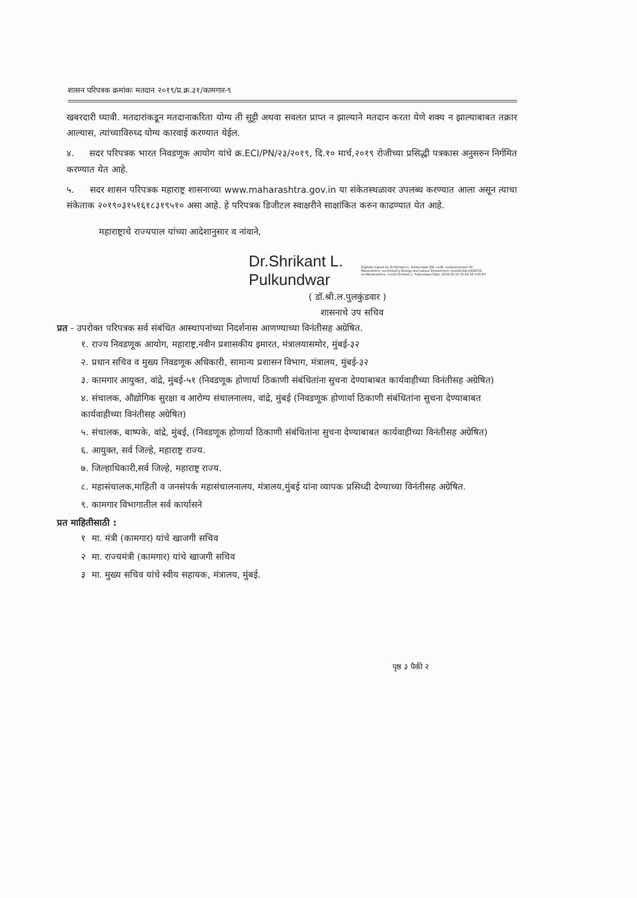शासन परिपत्रक क्रमांकः मतदान २०१९/प्र.क्र.३१/कामगार-९
खबरदारी घ्यावी. मतदारांकडून मतदानाकरिता योग्य ती सुट्टी अथवा सवलत प्राप्त न झाल्याने मतदान करता येणे शक्य न झाल्याबाबत तक्रार आल्यास, त्यांच्याविरुध्द योग्य कारवाई करण्यात येईल.
४. सदर परिपत्रक भारत निवडणूक आयोग यांचे क्र.ECI/PN/२३/२०१९, दि.१० मार्च,२०१९ रोजीच्या प्रसिद्धी पत्रकास अनुसरुन निर्गमित करण्यात येत आहे.
५. सदर शासन परिपत्रक महाराष्ट्र शासनाच्या www.maharashtra.gov.in या संकेतस्थळावर उपलब्ध करण्यात आला असून त्याचा संकेताक २०१९०३१५१६१८३१९५१० असा आहे. हे परिपत्रक डिजीटल स्वाक्षरीने साक्षांकित करुन काढण्यात येत आहे.
महाराष्ट्राचे राज्यपाल यांच्या आदेशानुसार व नांवाने,
Dr.Shrikant L.
Pulkundwar
Digitally signed by Dr.Shrikant L. Pulkundwar DN: c=IN, o=Government Of Maharashtra, ou=Industry Energy and Labour Department, postalCode=400032, st=Maharashtra, cn=Dr.Shrikant L. Pulkundwar Date: 2019.03.15 16:20:18 +05'30'
( डॉ.श्री.ल.पुलकुंडवार )
शासनाचे उप सचिव
प्रत - उपरोक्त परिपत्रक सर्व संबंधित आस्थापनांच्या निदर्शनास आणण्याच्या विनंतीसह अग्रेषित.
१. राज्य निवडणूक आयोग, महाराष्ट्र,नवीन प्रशासकीय इमारत, मंत्रालयासमोर, मुंबई-३२
२. प्रधान सचिव व मुख्य निवडणूक अधिकारी, सामान्य प्रशासन विभाग, मंत्रालय, मुंबई-३२
३. कामगार आयुक्त, वांद्रे, मुंबई-५१ (निवडणूक होणार्या ठिकाणी संबंधितांना सुचना देण्याबाबत कार्यवाहीच्या विनंतीसह अग्रेषित)
४. संचालक, औद्योगिक सुरक्षा व आरोग्य संचालनालय, वांद्रे, मुंबई (निवडणूक होणार्या ठिकाणी संबंधितांना सुचना देण्याबाबत कार्यवाहीच्या विनंतीसह अग्रेषित)
५. संचालक, बाष्पके, वांद्रे, मुंबई, (निवडणूक होणार्या ठिकाणी संबंधितांना सुचना देण्याबाबत कार्यवाहीच्या विनंतीसह अग्रेषित)
६. आयुक्त, सर्व जिल्हे, महाराष्ट्र राज्य.
७. जिल्हाधिकारी,सर्व जिल्हे, महाराष्ट्र राज्य.
८. महासंचालक,माहिती व जनसंपर्क महासंचालनालय, मंत्रालय,मुंबई यांना व्यापक प्रसिध्दी देण्याच्या विनंतीसह अग्रेषित.
९. कामगार विभागातील सर्व कार्यासने
प्रत माहितीसाठी :
१ मा. मंत्री (कामगार) यांचे खाजगी सचिव
२ मा. राज्यमंत्री (कामगार) यांचे खाजगी सचिव
३ मा. मुख्य सचिव यांचे स्वीय सहायक, मंत्रालय, मुंबई.
पृष्ठ ३ पैकी २